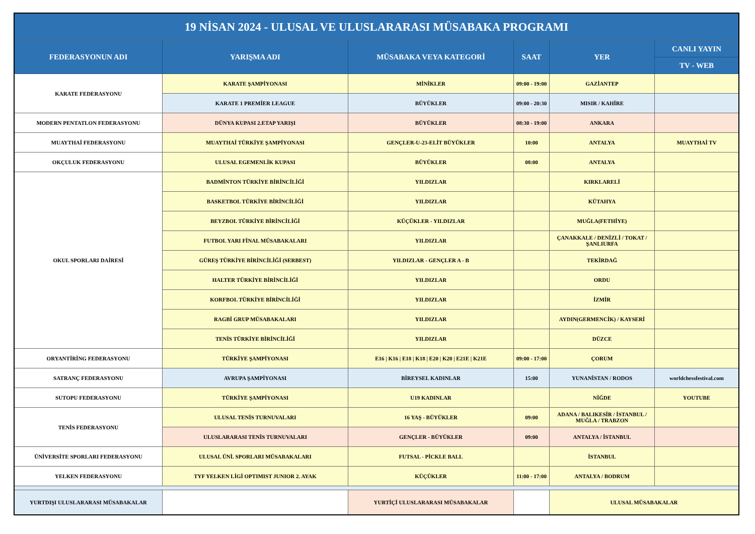| 19 NİSAN 2024 - ULUSAL VE ULUSLARARASI MÜSABAKA PROGRAMI | | | | | |
| FEDERASYONUN ADI | YARIŞMA ADI | MÜSABAKA VEYA KATEGORİ | SAAT | YER | CANLI YAYIN |
| | | | | | TV - WEB |
| KARATE FEDERASYONU | KARATE ŞAMPİYONASI | MİNİKLER | 09:00 - 19:00 | GAZİANTEP | |
| | KARATE 1 PREMİER LEAGUE | BÜYÜKLER | 09:00 - 20:30 | MISIR / KAHİRE | |
| MODERN PENTATLON FEDERASYONU | DÜNYA KUPASI 2.ETAP YARIŞI | BÜYÜKLER | 08:30 - 19:00 | ANKARA | |
| MUAYTHAİ FEDERASYONU | MUAYTHAİ TÜRKİYE ŞAMPİYONASI | GENÇLER-U-23-ELİT BÜYÜKLER | 10:00 | ANTALYA | MUAYTHAİ TV |
| OKÇULUK FEDERASYONU | ULUSAL EGEMENLİK KUPASI | BÜYÜKLER | 08:00 | ANTALYA | |
| OKUL SPORLARI DAİRESİ | BADMİNTON TÜRKİYE BİRİNCİLİĞİ | YILDIZLAR | | KIRKLARELİ | |
| | BASKETBOL TÜRKİYE BİRİNCİLİĞİ | YILDIZLAR | | KÜTAHYA | |
| | BEYZBOL TÜRKİYE BİRİNCİLİĞİ | KÜÇÜKLER - YILDIZLAR | | MUĞLA(FETHİYE) | |
| | FUTBOL YARI FİNAL MÜSABAKALARI | YILDIZLAR | | ÇANAKKALE / DENİZLİ / TOKAT / ŞANLIURFA | |
| | GÜREŞ TÜRKİYE BİRİNCİLİĞİ (SERBEST) | YILDIZLAR - GENÇLER A - B | | TEKİRDAĞ | |
| | HALTER TÜRKİYE BİRİNCİLİĞİ | YILDIZLAR | | ORDU | |
| | KORFBOL TÜRKİYE BİRİNCİLİĞİ | YILDIZLAR | | İZMİR | |
| | RAGBİ GRUP MÜSABAKALARI | YILDIZLAR | | AYDIN(GERMENCİK) / KAYSERİ | |
| | TENİS TÜRKİYE BİRİNCİLİĞİ | YILDIZLAR | | DÜZCE | |
| ORYANTİRİNG FEDERASYONU | TÜRKİYE ŞAMPİYONASI | E16 / K16 / E18 / K18 / E20 / K20 / E21E / K21E | 09:00 - 17:00 | ÇORUM | |
| SATRANÇ FEDERASYONU | AVRUPA ŞAMPİYONASI | BİREYSEL KADINLAR | 15:00 | YUNANİSTAN / RODOS | worldchessfestival.com |
| SUTOPU FEDERASYONU | TÜRKİYE ŞAMPİYONASI | U19 KADINLAR | | NİĞDE | YOUTUBE |
| TENİS FEDERASYONU | ULUSAL TENİS TURNUVALARI | 16 YAŞ - BÜYÜKLER | 09:00 | ADANA / BALIKESİR / İSTANBUL / MUĞLA / TRABZON | |
| | ULUSLARARASI TENİS TURNUVALARI | GENÇLER - BÜYÜKLER | 09:00 | ANTALYA / İSTANBUL | |
| ÜNİVERSİTE SPORLARI FEDERASYONU | ULUSAL ÜNİ. SPORLARI MÜSABAKALARI | FUTSAL - PİCKLE BALL | | İSTANBUL | |
| YELKEN FEDERASYONU | TYF YELKEN LİGİ OPTIMIST JUNIOR 2. AYAK | KÜÇÜKLER | 11:00 - 17:00 | ANTALYA / BODRUM | |
| YURTDIŞI ULUSLARARASI MÜSABAKALAR | | YURTİÇİ ULUSLARARASI MÜSABAKALAR | | ULUSAL MÜSABAKALAR | |